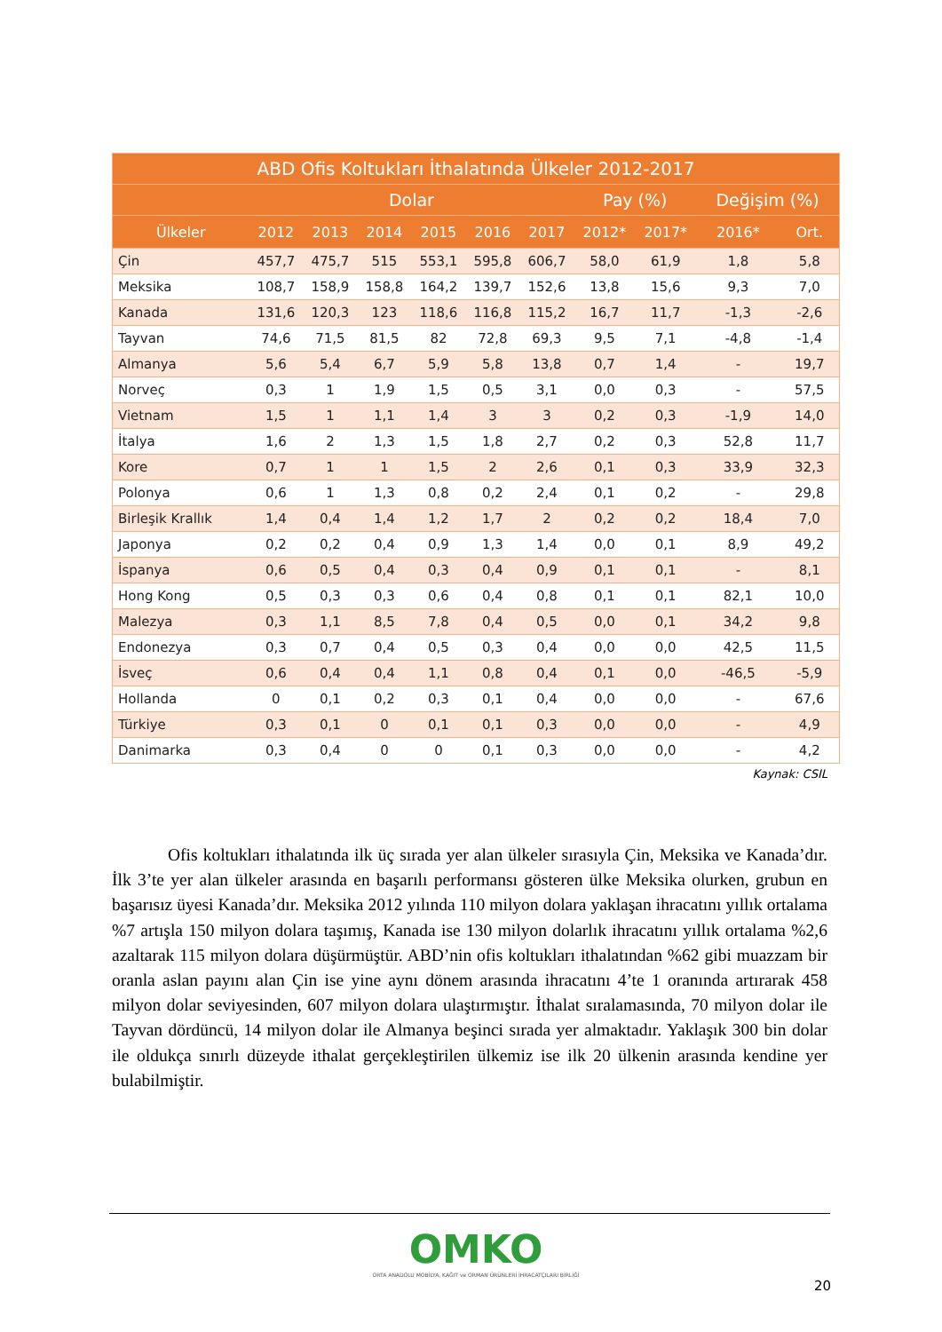| ABD Ofis Koltukları İthalatında Ülkeler 2012-2017 | | | | | | | | | | |
| --- | --- | --- | --- | --- | --- | --- | --- | --- | --- | --- |
| | Dolar | | | | | | Pay (%) | | Değişim (%) | |
| Ülkeler | 2012 | 2013 | 2014 | 2015 | 2016 | 2017 | 2012* | 2017* | 2016* | Ort. |
| Çin | 457,7 | 475,7 | 515 | 553,1 | 595,8 | 606,7 | 58,0 | 61,9 | 1,8 | 5,8 |
| Meksika | 108,7 | 158,9 | 158,8 | 164,2 | 139,7 | 152,6 | 13,8 | 15,6 | 9,3 | 7,0 |
| Kanada | 131,6 | 120,3 | 123 | 118,6 | 116,8 | 115,2 | 16,7 | 11,7 | -1,3 | -2,6 |
| Tayvan | 74,6 | 71,5 | 81,5 | 82 | 72,8 | 69,3 | 9,5 | 7,1 | -4,8 | -1,4 |
| Almanya | 5,6 | 5,4 | 6,7 | 5,9 | 5,8 | 13,8 | 0,7 | 1,4 | - | 19,7 |
| Norveç | 0,3 | 1 | 1,9 | 1,5 | 0,5 | 3,1 | 0,0 | 0,3 | - | 57,5 |
| Vietnam | 1,5 | 1 | 1,1 | 1,4 | 3 | 3 | 0,2 | 0,3 | -1,9 | 14,0 |
| İtalya | 1,6 | 2 | 1,3 | 1,5 | 1,8 | 2,7 | 0,2 | 0,3 | 52,8 | 11,7 |
| Kore | 0,7 | 1 | 1 | 1,5 | 2 | 2,6 | 0,1 | 0,3 | 33,9 | 32,3 |
| Polonya | 0,6 | 1 | 1,3 | 0,8 | 0,2 | 2,4 | 0,1 | 0,2 | - | 29,8 |
| Birleşik Krallık | 1,4 | 0,4 | 1,4 | 1,2 | 1,7 | 2 | 0,2 | 0,2 | 18,4 | 7,0 |
| Japonya | 0,2 | 0,2 | 0,4 | 0,9 | 1,3 | 1,4 | 0,0 | 0,1 | 8,9 | 49,2 |
| İspanya | 0,6 | 0,5 | 0,4 | 0,3 | 0,4 | 0,9 | 0,1 | 0,1 | - | 8,1 |
| Hong Kong | 0,5 | 0,3 | 0,3 | 0,6 | 0,4 | 0,8 | 0,1 | 0,1 | 82,1 | 10,0 |
| Malezya | 0,3 | 1,1 | 8,5 | 7,8 | 0,4 | 0,5 | 0,0 | 0,1 | 34,2 | 9,8 |
| Endonezya | 0,3 | 0,7 | 0,4 | 0,5 | 0,3 | 0,4 | 0,0 | 0,0 | 42,5 | 11,5 |
| İsveç | 0,6 | 0,4 | 0,4 | 1,1 | 0,8 | 0,4 | 0,1 | 0,0 | -46,5 | -5,9 |
| Hollanda | 0 | 0,1 | 0,2 | 0,3 | 0,1 | 0,4 | 0,0 | 0,0 | - | 67,6 |
| Türkiye | 0,3 | 0,1 | 0 | 0,1 | 0,1 | 0,3 | 0,0 | 0,0 | - | 4,9 |
| Danimarka | 0,3 | 0,4 | 0 | 0 | 0,1 | 0,3 | 0,0 | 0,0 | - | 4,2 |
Kaynak: CSIL
Ofis koltukları ithalatında ilk üç sırada yer alan ülkeler sırasıyla Çin, Meksika ve Kanada’dır. İlk 3’te yer alan ülkeler arasında en başarılı performansı gösteren ülke Meksika olurken, grubun en başarısız üyesi Kanada’dır. Meksika 2012 yılında 110 milyon dolara yaklaşan ihracatını yıllık ortalama %7 artışla 150 milyon dolara taşımış, Kanada ise 130 milyon dolarlık ihracatını yıllık ortalama %2,6 azaltarak 115 milyon dolara düşürmüştür. ABD’nin ofis koltukları ithalatından %62 gibi muazzam bir oranla aslan payını alan Çin ise yine aynı dönem arasında ihracatını 4’te 1 oranında artırarak 458 milyon dolar seviyesinden, 607 milyon dolara ulaştırmıştır. İthalat sıralamasında, 70 milyon dolar ile Tayvan dördüncü, 14 milyon dolar ile Almanya beşinci sırada yer almaktadır. Yaklaşık 300 bin dolar ile oldukça sınırlı düzeyde ithalat gerçekleştirilen ülkemiz ise ilk 20 ülkenin arasında kendine yer bulabilmiştir.
OMKO
ORTA ANADOLU MOBİLYA, KAĞIT ve ORMAN ÜRÜNLERİ İHRACATÇILARI BİRLİĞİ
20